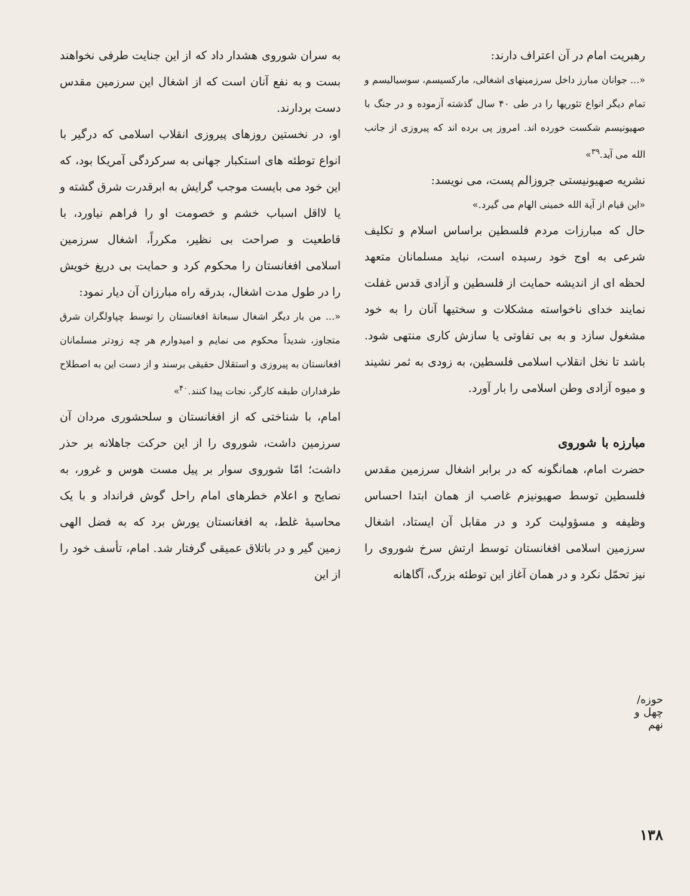حوزه/ چهل و نهم
۱۳۸
رهبریت امام در آن اعتراف دارند:
«... جوانان مبارز داخل سرزمینهای اشغالی، مارکسیسم، سوسیالیسم و تمام دیگر انواع تئوریها را در طی ۴۰ سال گذشته آزموده و در جنگ با صهیونیسم شکست خورده اند. امروز پی برده اند که پیروزی از جانب الله می آید.<sup>۳۹</sup>»
نشریه صهیونیستی جروزالم پست، می نویسد:
«این قیام از آیة الله خمینی الهام می گیرد.»
حال که مبارزات مردم فلسطین براساس اسلام و تکلیف شرعی به اوج خود رسیده است، نباید مسلمانان متعهد لحظه ای از اندیشه حمایت از فلسطین و آزادی قدس غفلت نمایند خدای ناخواسته مشکلات و سختیها آنان را به خود مشغول سازد و به بی تفاوتی یا سازش کاری منتهی شود. باشد تا نخل انقلاب اسلامی فلسطین، به زودی به ثمر نشیند و میوه آزادی وطن اسلامی را بار آورد.
مبارزه با شوروی
حضرت امام، همانگونه که در برابر اشغال سرزمین مقدس فلسطین توسط صهیونیزم غاصب از همان ابتدا احساس وظیفه و مسؤولیت کرد و در مقابل آن ایستاد، اشغال سرزمین اسلامی افغانستان توسط ارتش سرخ شوروی را نیز تحمّل نکرد و در همان آغاز این توطئه بزرگ، آگاهانه
به سران شوروی هشدار داد که از این جنایت طرفی نخواهند بست و به نفع آنان است که از اشغال این سرزمین مقدس دست بردارند.
او، در نخستین روزهای پیروزی انقلاب اسلامی که درگیر با انواع توطئه های استکبار جهانی به سرکردگی آمریکا بود، که این خود می بایست موجب گرایش به ابرقدرت شرق گشته و یا لااقل اسباب خشم و خصومت او را فراهم نیاورد، با قاطعیت و صراحت بی نظیر، مکرراً، اشغال سرزمین اسلامی افغانستان را محکوم کرد و حمایت بی دریغ خویش را در طول مدت اشغال، بدرقه راه مبارزان آن دیار نمود:
«... من بار دیگر اشغال سبعانهٔ افغانستان را توسط چپاولگران شرق متجاوز، شدیداً محکوم می نمایم و امیدوارم هر چه زودتر مسلمانان افغانستان به پیروزی و استقلال حقیقی برسند و از دست این به اصطلاح طرفداران طبقه کارگر، نجات پیدا کنند.<sup>۴۰</sup>»
امام، با شناختی که از افغانستان و سلحشوری مردان آن سرزمین داشت، شوروی را از این حرکت جاهلانه بر حذر داشت؛ امّا شوروی سوار بر پیل مست هوس و غرور، به نصایح و اعلام خطرهای امام راحل گوش فرانداد و با یک محاسبهٔ غلط، به افغانستان یورش برد که به فضل الهی زمین گیر و در باتلاق عمیقی گرفتار شد. امام، تأسف خود را از این